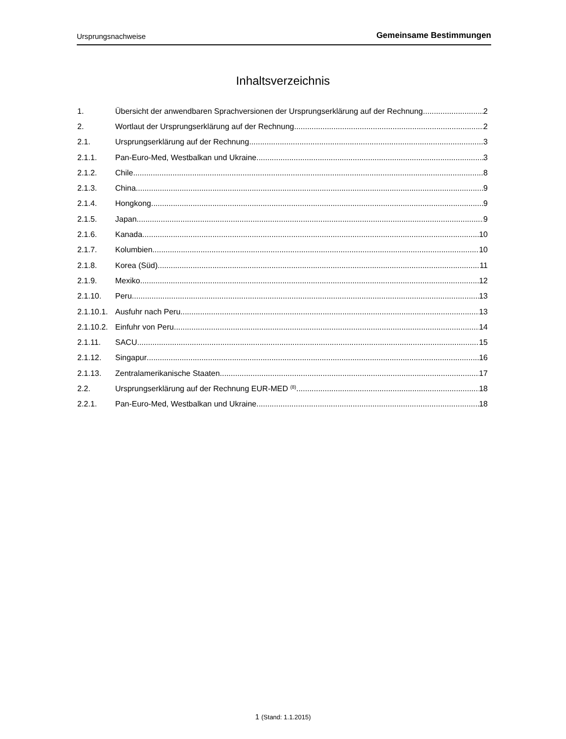Ursprungsnachweise Gemeinsame Bestimmungen
Inhaltsverzeichnis
1. Übersicht der anwendbaren Sprachversionen der Ursprungserklärung auf der Rechnung 2
2. Wortlaut der Ursprungserklärung auf der Rechnung 2
2.1. Ursprungserklärung auf der Rechnung 3
2.1.1. Pan-Euro-Med, Westbalkan und Ukraine 3
2.1.2. Chile 8
2.1.3. China 9
2.1.4. Hongkong 9
2.1.5. Japan 9
2.1.6. Kanada 10
2.1.7. Kolumbien 10
2.1.8. Korea (Süd) 11
2.1.9. Mexiko 12
2.1.10. Peru 13
2.1.10.1. Ausfuhr nach Peru 13
2.1.10.2. Einfuhr von Peru 14
2.1.11. SACU 15
2.1.12. Singapur 16
2.1.13. Zentralamerikanische Staaten 17
2.2. Ursprungserklärung auf der Rechnung EUR-MED <sup>(8)</sup> 18
2.2.1. Pan-Euro-Med, Westbalkan und Ukraine 18
1 (Stand: 1.1.2015)